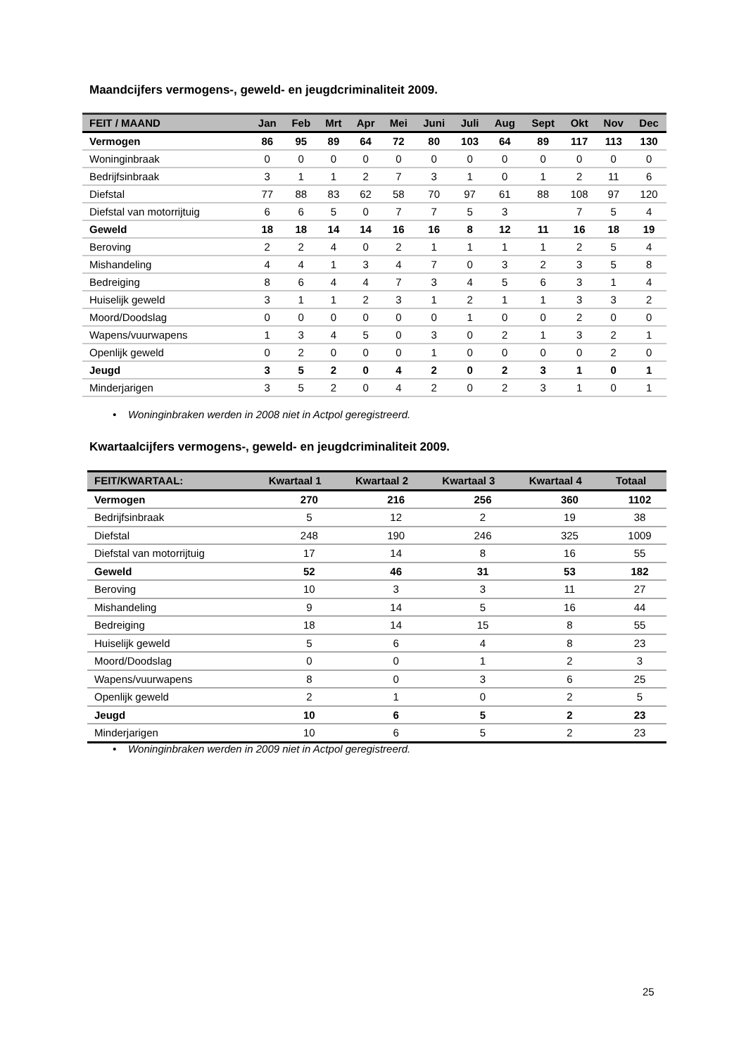Maandcijfers vermogens-, geweld- en jeugdcriminaliteit 2009.
| FEIT / MAAND | Jan | Feb | Mrt | Apr | Mei | Juni | Juli | Aug | Sept | Okt | Nov | Dec |
| --- | --- | --- | --- | --- | --- | --- | --- | --- | --- | --- | --- | --- |
| Vermogen | 86 | 95 | 89 | 64 | 72 | 80 | 103 | 64 | 89 | 117 | 113 | 130 |
| Woninginbraak | 0 | 0 | 0 | 0 | 0 | 0 | 0 | 0 | 0 | 0 | 0 | 0 |
| Bedrijfsinbraak | 3 | 1 | 1 | 2 | 7 | 3 | 1 | 0 | 1 | 2 | 11 | 6 |
| Diefstal | 77 | 88 | 83 | 62 | 58 | 70 | 97 | 61 | 88 | 108 | 97 | 120 |
| Diefstal van motorrijtuig | 6 | 6 | 5 | 0 | 7 | 7 | 5 | 3 | | 7 | 5 | 4 |
| Geweld | 18 | 18 | 14 | 14 | 16 | 16 | 8 | 12 | 11 | 16 | 18 | 19 |
| Beroving | 2 | 2 | 4 | 0 | 2 | 1 | 1 | 1 | 1 | 2 | 5 | 4 |
| Mishandeling | 4 | 4 | 1 | 3 | 4 | 7 | 0 | 3 | 2 | 3 | 5 | 8 |
| Bedreiging | 8 | 6 | 4 | 4 | 7 | 3 | 4 | 5 | 6 | 3 | 1 | 4 |
| Huiselijk geweld | 3 | 1 | 1 | 2 | 3 | 1 | 2 | 1 | 1 | 3 | 3 | 2 |
| Moord/Doodslag | 0 | 0 | 0 | 0 | 0 | 0 | 1 | 0 | 0 | 2 | 0 | 0 |
| Wapens/vuurwapens | 1 | 3 | 4 | 5 | 0 | 3 | 0 | 2 | 1 | 3 | 2 | 1 |
| Openlijk geweld | 0 | 2 | 0 | 0 | 0 | 1 | 0 | 0 | 0 | 0 | 2 | 0 |
| Jeugd | 3 | 5 | 2 | 0 | 4 | 2 | 0 | 2 | 3 | 1 | 0 | 1 |
| Minderjarigen | 3 | 5 | 2 | 0 | 4 | 2 | 0 | 2 | 3 | 1 | 0 | 1 |
• Woninginbraken werden in 2008 niet in Actpol geregistreerd.
Kwartaalcijfers vermogens-, geweld- en jeugdcriminaliteit 2009.
| FEIT/KWARTAAL: | Kwartaal 1 | Kwartaal 2 | Kwartaal 3 | Kwartaal 4 | Totaal |
| --- | --- | --- | --- | --- | --- |
| Vermogen | 270 | 216 | 256 | 360 | 1102 |
| Bedrijfsinbraak | 5 | 12 | 2 | 19 | 38 |
| Diefstal | 248 | 190 | 246 | 325 | 1009 |
| Diefstal van motorrijtuig | 17 | 14 | 8 | 16 | 55 |
| Geweld | 52 | 46 | 31 | 53 | 182 |
| Beroving | 10 | 3 | 3 | 11 | 27 |
| Mishandeling | 9 | 14 | 5 | 16 | 44 |
| Bedreiging | 18 | 14 | 15 | 8 | 55 |
| Huiselijk geweld | 5 | 6 | 4 | 8 | 23 |
| Moord/Doodslag | 0 | 0 | 1 | 2 | 3 |
| Wapens/vuurwapens | 8 | 0 | 3 | 6 | 25 |
| Openlijk geweld | 2 | 1 | 0 | 2 | 5 |
| Jeugd | 10 | 6 | 5 | 2 | 23 |
| Minderjarigen | 10 | 6 | 5 | 2 | 23 |
• Woninginbraken werden in 2009 niet in Actpol geregistreerd.
25